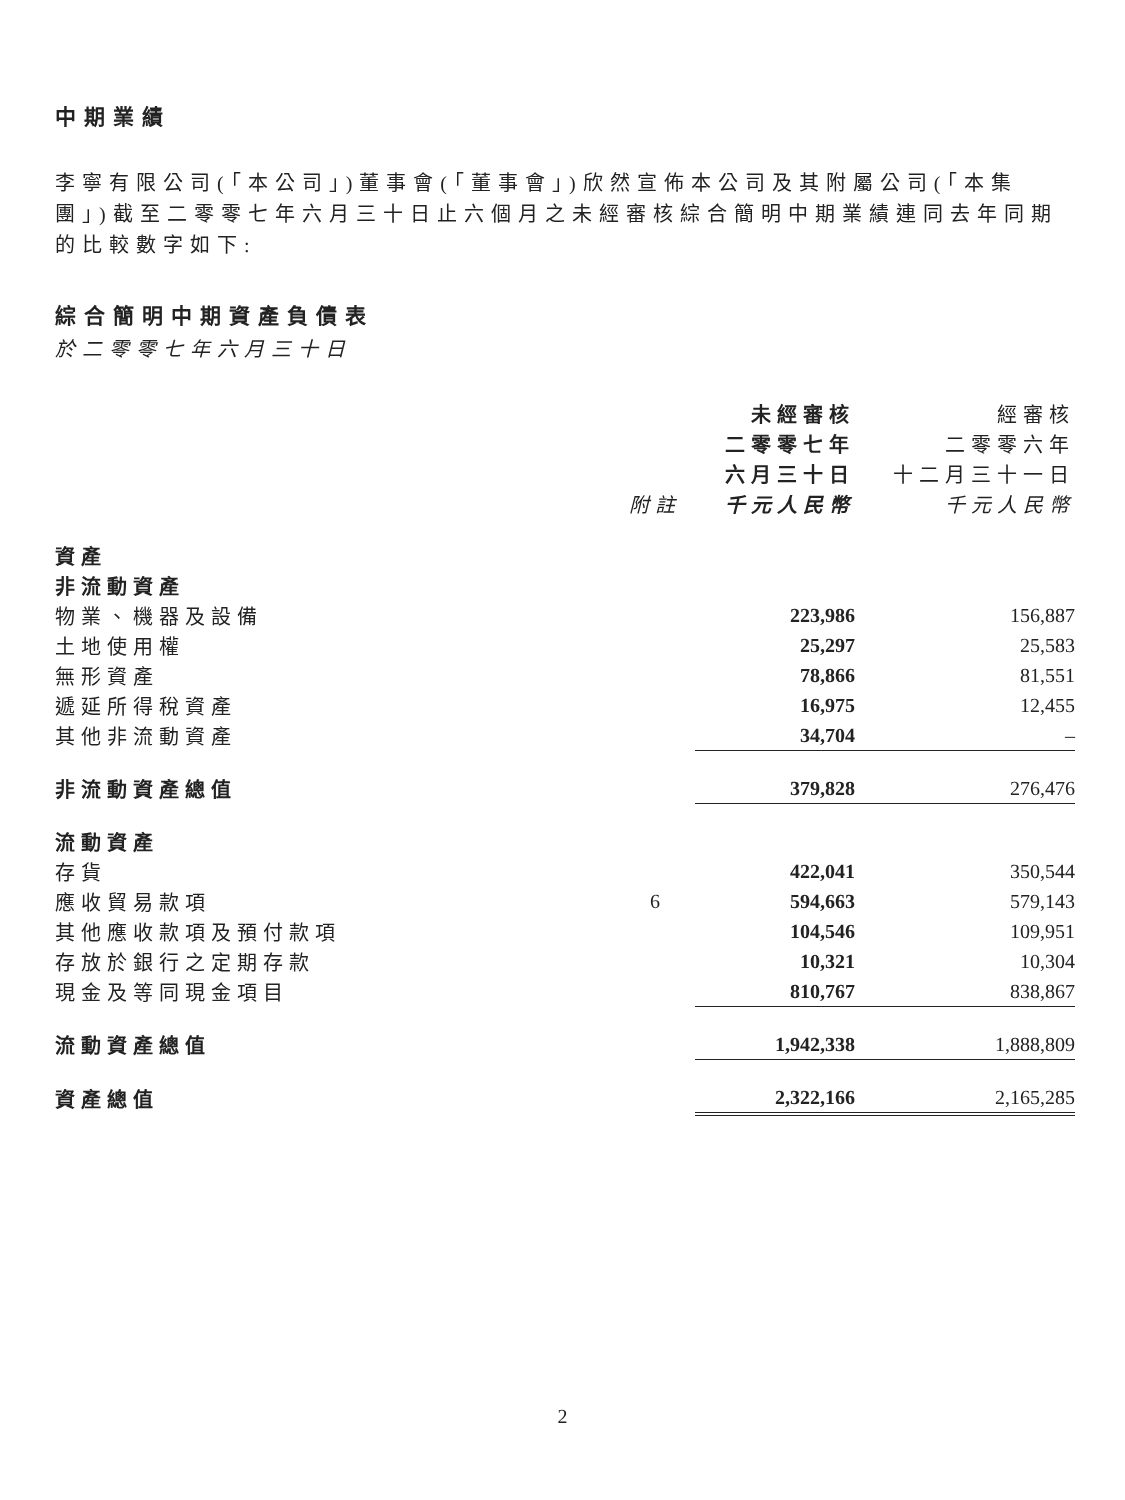中期業績
李寧有限公司(「本公司」)董事會(「董事會」)欣然宣佈本公司及其附屬公司(「本集團」)截至二零零七年六月三十日止六個月之未經審核綜合簡明中期業績連同去年同期的比較數字如下:
綜合簡明中期資產負債表
於二零零七年六月三十日
| | | 未經審核 | 經審核 |
| --- | --- | --- | --- |
| | | 二零零七年 | 二零零六年 |
| | | 六月三十日 | 十二月三十一日 |
| | 附註 | 千元人民幣 | 千元人民幣 |
| 資產 | | | |
| 非流動資產 | | | |
| 物業、機器及設備 | | 223,986 | 156,887 |
| 土地使用權 | | 25,297 | 25,583 |
| 無形資產 | | 78,866 | 81,551 |
| 遞延所得稅資產 | | 16,975 | 12,455 |
| 其他非流動資產 | | 34,704 | – |
| 非流動資產總值 | | 379,828 | 276,476 |
| 流動資產 | | | |
| 存貨 | | 422,041 | 350,544 |
| 應收貿易款項 | 6 | 594,663 | 579,143 |
| 其他應收款項及預付款項 | | 104,546 | 109,951 |
| 存放於銀行之定期存款 | | 10,321 | 10,304 |
| 現金及等同現金項目 | | 810,767 | 838,867 |
| 流動資產總值 | | 1,942,338 | 1,888,809 |
| 資產總值 | | 2,322,166 | 2,165,285 |
2